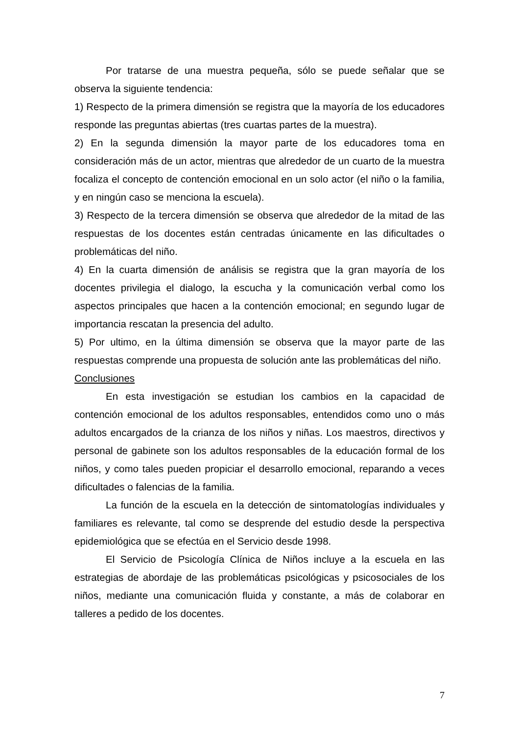Por tratarse de una muestra pequeña, sólo se puede señalar que se observa la siguiente tendencia:
1) Respecto de la primera dimensión se registra que la mayoría de los educadores responde las preguntas abiertas (tres cuartas partes de la muestra).
2) En la segunda dimensión la mayor parte de los educadores toma en consideración más de un actor, mientras que alrededor de un cuarto de la muestra focaliza el concepto de contención emocional en un solo actor (el niño o la familia, y en ningún caso se menciona la escuela).
3) Respecto de la tercera dimensión se observa que alrededor de la mitad de las respuestas de los docentes están centradas únicamente en las dificultades o problemáticas del niño.
4) En la cuarta dimensión de análisis se registra que la gran mayoría de los docentes privilegia el dialogo, la escucha y la comunicación verbal como los aspectos principales que hacen a la contención emocional; en segundo lugar de importancia rescatan la presencia del adulto.
5) Por ultimo, en la última dimensión se observa que la mayor parte de las respuestas comprende una propuesta de solución ante las problemáticas del niño.
Conclusiones
En esta investigación se estudian los cambios en la capacidad de contención emocional de los adultos responsables, entendidos como uno o más adultos encargados de la crianza de los niños y niñas. Los maestros, directivos y personal de gabinete son los adultos responsables de la educación formal de los niños, y como tales pueden propiciar el desarrollo emocional, reparando a veces dificultades o falencias de la familia.
La función de la escuela en la detección de sintomatologías individuales y familiares es relevante, tal como se desprende del estudio desde la perspectiva epidemiológica que se efectúa en el Servicio desde 1998.
El Servicio de Psicología Clínica de Niños incluye a la escuela en las estrategias de abordaje de las problemáticas psicológicas y psicosociales de los niños, mediante una comunicación fluida y constante, a más de colaborar en talleres a pedido de los docentes.
7